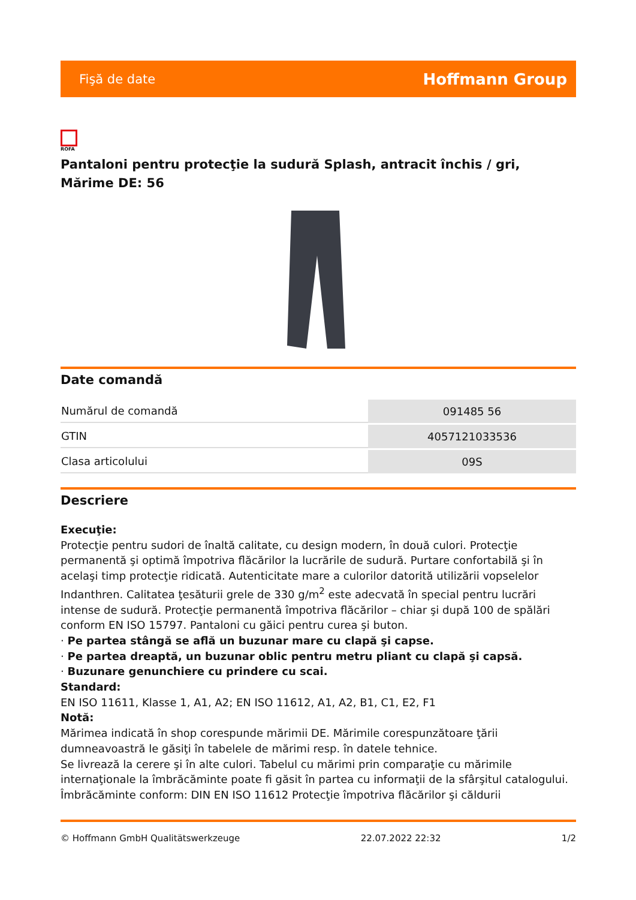Fişă de date Hoffmann Group
ROFA
Pantaloni pentru protecţie la sudură Splash, antracit închis / gri, Mărime DE: 56
Date comandă
| Numărul de comandă | 091485 56 |
| GTIN | 4057121033536 |
| Clasa articolului | 09S |
Descriere
Execuţie:
Protecţie pentru sudori de înaltă calitate, cu design modern, în două culori. Protecţie permanentă şi optimă împotriva flăcărilor la lucrările de sudură. Purtare confortabilă şi în acelaşi timp protecţie ridicată. Autenticitate mare a culorilor datorită utilizării vopselelor Indanthren. Calitatea ţesăturii grele de 330 g/m<sup>2</sup> este adecvată în special pentru lucrări intense de sudură. Protecţie permanentă împotriva flăcărilor – chiar şi după 100 de spălări conform EN ISO 15797. Pantaloni cu găici pentru curea şi buton.
· Pe partea stângă se află un buzunar mare cu clapă şi capse.
· Pe partea dreaptă, un buzunar oblic pentru metru pliant cu clapă şi capsă.
· Buzunare genunchiere cu prindere cu scai.
Standard:
EN ISO 11611, Klasse 1, A1, A2; EN ISO 11612, A1, A2, B1, C1, E2, F1
Notă:
Mărimea indicată în shop corespunde mărimii DE. Mărimile corespunzătoare ţării dumneavoastră le găsiţi în tabelele de mărimi resp. în datele tehnice.
Se livrează la cerere şi în alte culori. Tabelul cu mărimi prin comparaţie cu mărimile internaţionale la îmbrăcăminte poate fi găsit în partea cu informaţii de la sfârşitul catalogului.
Îmbrăcăminte conform: DIN EN ISO 11612 Protecţie împotriva flăcărilor şi căldurii
© Hoffmann GmbH Qualitätswerkzeuge 22.07.2022 22:32 1/2